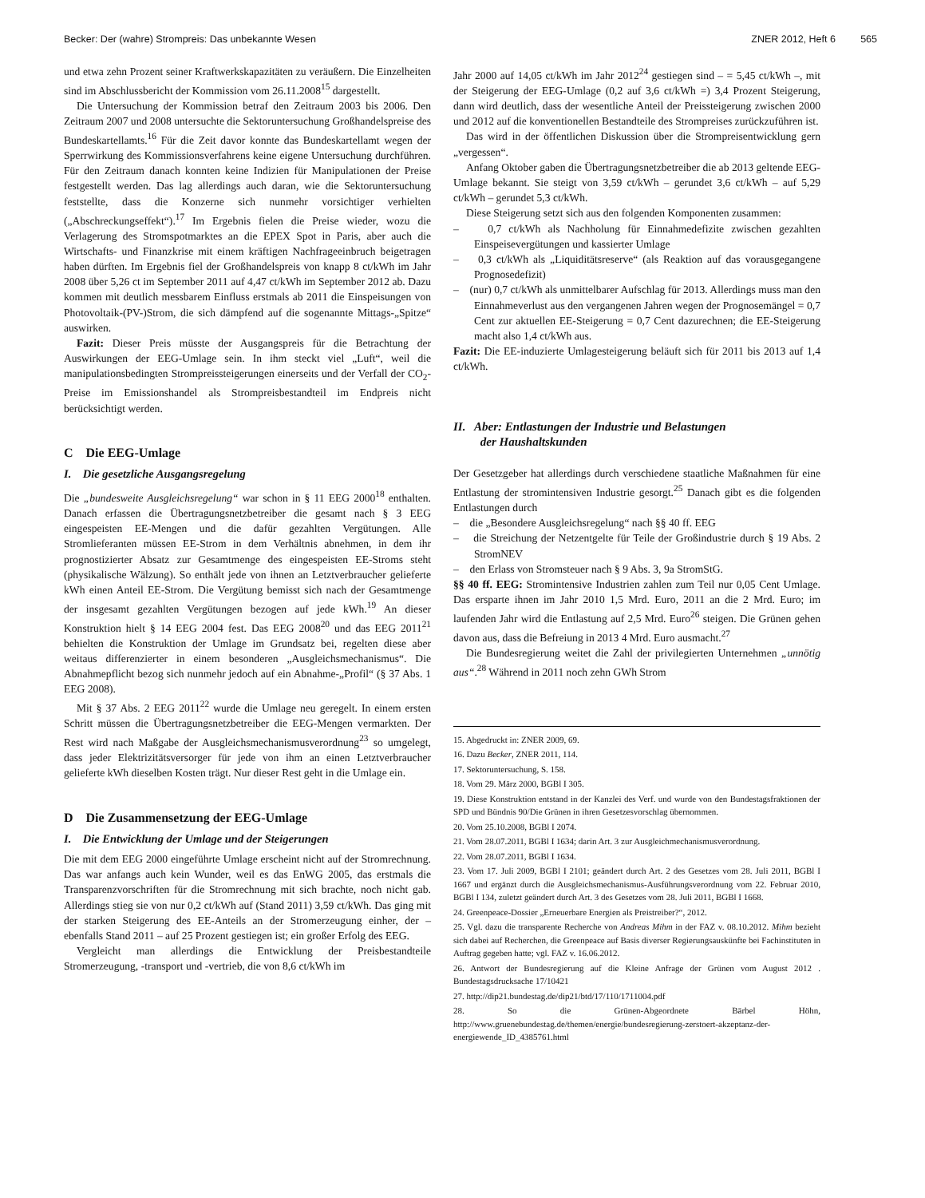Becker: Der (wahre) Strompreis: Das unbekannte Wesen ZNER 2012, Heft 6 565
und etwa zehn Prozent seiner Kraftwerkskapazitäten zu veräußern. Die Einzelheiten sind im Abschlussbericht der Kommission vom 26.11.2008<sup>15</sup> dargestellt.
Die Untersuchung der Kommission betraf den Zeitraum 2003 bis 2006. Den Zeitraum 2007 und 2008 untersuchte die Sektoruntersuchung Großhandelspreise des Bundeskartellamts.<sup>16</sup> Für die Zeit davor konnte das Bundeskartellamt wegen der Sperrwirkung des Kommissionsverfahrens keine eigene Untersuchung durchführen. Für den Zeitraum danach konnten keine Indizien für Manipulationen der Preise festgestellt werden. Das lag allerdings auch daran, wie die Sektoruntersuchung feststellte, dass die Konzerne sich nunmehr vorsichtiger verhielten („Abschreckungseffekt“).<sup>17</sup> Im Ergebnis fielen die Preise wieder, wozu die Verlagerung des Stromspotmarktes an die EPEX Spot in Paris, aber auch die Wirtschafts- und Finanzkrise mit einem kräftigen Nachfrageeinbruch beigetragen haben dürften. Im Ergebnis fiel der Großhandelspreis von knapp 8 ct/kWh im Jahr 2008 über 5,26 ct im September 2011 auf 4,47 ct/kWh im September 2012 ab. Dazu kommen mit deutlich messbarem Einfluss erstmals ab 2011 die Einspeisungen von Photovoltaik-(PV-)Strom, die sich dämpfend auf die sogenannte Mittags-„Spitze“ auswirken.
Fazit: Dieser Preis müsste der Ausgangspreis für die Betrachtung der Auswirkungen der EEG-Umlage sein. In ihm steckt viel „Luft“, weil die manipulationsbedingten Strompreissteigerungen einerseits und der Verfall der CO<sub>2</sub>-Preise im Emissionshandel als Strompreisbestandteil im Endpreis nicht berücksichtigt werden.
C Die EEG-Umlage
I. Die gesetzliche Ausgangsregelung
Die „bundesweite Ausgleichsregelung“ war schon in § 11 EEG 2000<sup>18</sup> enthalten. Danach erfassen die Übertragungsnetzbetreiber die gesamt nach § 3 EEG eingespeisten EE-Mengen und die dafür gezahlten Vergütungen. Alle Stromlieferanten müssen EE-Strom in dem Verhältnis abnehmen, in dem ihr prognostizierter Absatz zur Gesamtmenge des eingespeisten EE-Stroms steht (physikalische Wälzung). So enthält jede von ihnen an Letztverbraucher gelieferte kWh einen Anteil EE-Strom. Die Vergütung bemisst sich nach der Gesamtmenge der insgesamt gezahlten Vergütungen bezogen auf jede kWh.<sup>19</sup> An dieser Konstruktion hielt § 14 EEG 2004 fest. Das EEG 2008<sup>20</sup> und das EEG 2011<sup>21</sup> behielten die Konstruktion der Umlage im Grundsatz bei, regelten diese aber weitaus differenzierter in einem besonderen „Ausgleichsmechanismus“. Die Abnahmepflicht bezog sich nunmehr jedoch auf ein Abnahme-„Profil“ (§ 37 Abs. 1 EEG 2008).
Mit § 37 Abs. 2 EEG 2011<sup>22</sup> wurde die Umlage neu geregelt. In einem ersten Schritt müssen die Übertragungsnetzbetreiber die EEG-Mengen vermarkten. Der Rest wird nach Maßgabe der Ausgleichsmechanismusverordnung<sup>23</sup> so umgelegt, dass jeder Elektrizitätsversorger für jede von ihm an einen Letztverbraucher gelieferte kWh dieselben Kosten trägt. Nur dieser Rest geht in die Umlage ein.
D Die Zusammensetzung der EEG-Umlage
I. Die Entwicklung der Umlage und der Steigerungen
Die mit dem EEG 2000 eingeführte Umlage erscheint nicht auf der Stromrechnung. Das war anfangs auch kein Wunder, weil es das EnWG 2005, das erstmals die Transparenzvorschriften für die Stromrechnung mit sich brachte, noch nicht gab. Allerdings stieg sie von nur 0,2 ct/kWh auf (Stand 2011) 3,59 ct/kWh. Das ging mit der starken Steigerung des EE-Anteils an der Stromerzeugung einher, der – ebenfalls Stand 2011 – auf 25 Prozent gestiegen ist; ein großer Erfolg des EEG.
Vergleicht man allerdings die Entwicklung der Preisbestandteile Stromerzeugung, -transport und -vertrieb, die von 8,6 ct/kWh im
Jahr 2000 auf 14,05 ct/kWh im Jahr 2012<sup>24</sup> gestiegen sind – = 5,45 ct/kWh –, mit der Steigerung der EEG-Umlage (0,2 auf 3,6 ct/kWh =) 3,4 Prozent Steigerung, dann wird deutlich, dass der wesentliche Anteil der Preissteigerung zwischen 2000 und 2012 auf die konventionellen Bestandteile des Strompreises zurückzuführen ist.
Das wird in der öffentlichen Diskussion über die Strompreisentwicklung gern „vergessen“.
Anfang Oktober gaben die Übertragungsnetzbetreiber die ab 2013 geltende EEG-Umlage bekannt. Sie steigt von 3,59 ct/kWh – gerundet 3,6 ct/kWh – auf 5,29 ct/kWh – gerundet 5,3 ct/kWh.
Diese Steigerung setzt sich aus den folgenden Komponenten zusammen:
– 0,7 ct/kWh als Nachholung für Einnahmedefizite zwischen gezahlten Einspeisevergütungen und kassierter Umlage
– 0,3 ct/kWh als „Liquiditätsreserve“ (als Reaktion auf das vorausgegangene Prognosedefizit)
– (nur) 0,7 ct/kWh als unmittelbarer Aufschlag für 2013. Allerdings muss man den Einnahmeverlust aus den vergangenen Jahren wegen der Prognosemängel = 0,7 Cent zur aktuellen EE-Steigerung = 0,7 Cent dazurechnen; die EE-Steigerung macht also 1,4 ct/kWh aus.
Fazit: Die EE-induzierte Umlagesteigerung beläuft sich für 2011 bis 2013 auf 1,4 ct/kWh.
II. Aber: Entlastungen der Industrie und Belastungen
der Haushaltskunden
Der Gesetzgeber hat allerdings durch verschiedene staatliche Maßnahmen für eine Entlastung der stromintensiven Industrie gesorgt.<sup>25</sup> Danach gibt es die folgenden Entlastungen durch
– die „Besondere Ausgleichsregelung“ nach §§ 40 ff. EEG
– die Streichung der Netzentgelte für Teile der Großindustrie durch § 19 Abs. 2 StromNEV
– den Erlass von Stromsteuer nach § 9 Abs. 3, 9a StromStG.
§§ 40 ff. EEG: Stromintensive Industrien zahlen zum Teil nur 0,05 Cent Umlage. Das ersparte ihnen im Jahr 2010 1,5 Mrd. Euro, 2011 an die 2 Mrd. Euro; im laufenden Jahr wird die Entlastung auf 2,5 Mrd. Euro<sup>26</sup> steigen. Die Grünen gehen davon aus, dass die Befreiung in 2013 4 Mrd. Euro ausmacht.<sup>27</sup>
Die Bundesregierung weitet die Zahl der privilegierten Unternehmen „unnötig aus“.<sup>28</sup> Während in 2011 noch zehn GWh Strom
15. Abgedruckt in: ZNER 2009, 69.
16. Dazu Becker, ZNER 2011, 114.
17. Sektoruntersuchung, S. 158.
18. Vom 29. März 2000, BGBl I 305.
19. Diese Konstruktion entstand in der Kanzlei des Verf. und wurde von den Bundestagsfraktionen der SPD und Bündnis 90/Die Grünen in ihren Gesetzesvorschlag übernommen.
20. Vom 25.10.2008, BGBl I 2074.
21. Vom 28.07.2011, BGBl I 1634; darin Art. 3 zur Ausgleichmechanismusverordnung.
22. Vom 28.07.2011, BGBl I 1634.
23. Vom 17. Juli 2009, BGBl I 2101; geändert durch Art. 2 des Gesetzes vom 28. Juli 2011, BGBl I 1667 und ergänzt durch die Ausgleichsmechanismus-Ausführungsverordnung vom 22. Februar 2010, BGBl I 134, zuletzt geändert durch Art. 3 des Gesetzes vom 28. Juli 2011, BGBl I 1668.
24. Greenpeace-Dossier „Erneuerbare Energien als Preistreiber?“, 2012.
25. Vgl. dazu die transparente Recherche von Andreas Mihm in der FAZ v. 08.10.2012. Mihm bezieht sich dabei auf Recherchen, die Greenpeace auf Basis diverser Regierungsauskünfte bei Fachinstituten in Auftrag gegeben hatte; vgl. FAZ v. 16.06.2012.
26. Antwort der Bundesregierung auf die Kleine Anfrage der Grünen vom August 2012 . Bundestagsdrucksache 17/10421
27. http://dip21.bundestag.de/dip21/btd/17/110/1711004.pdf
28. So die Grünen-Abgeordnete Bärbel Höhn, http://www.gruenebundestag.de/themen/energie/bundesregierung-zerstoert-akzeptanz-der-energiewende_ID_4385761.html